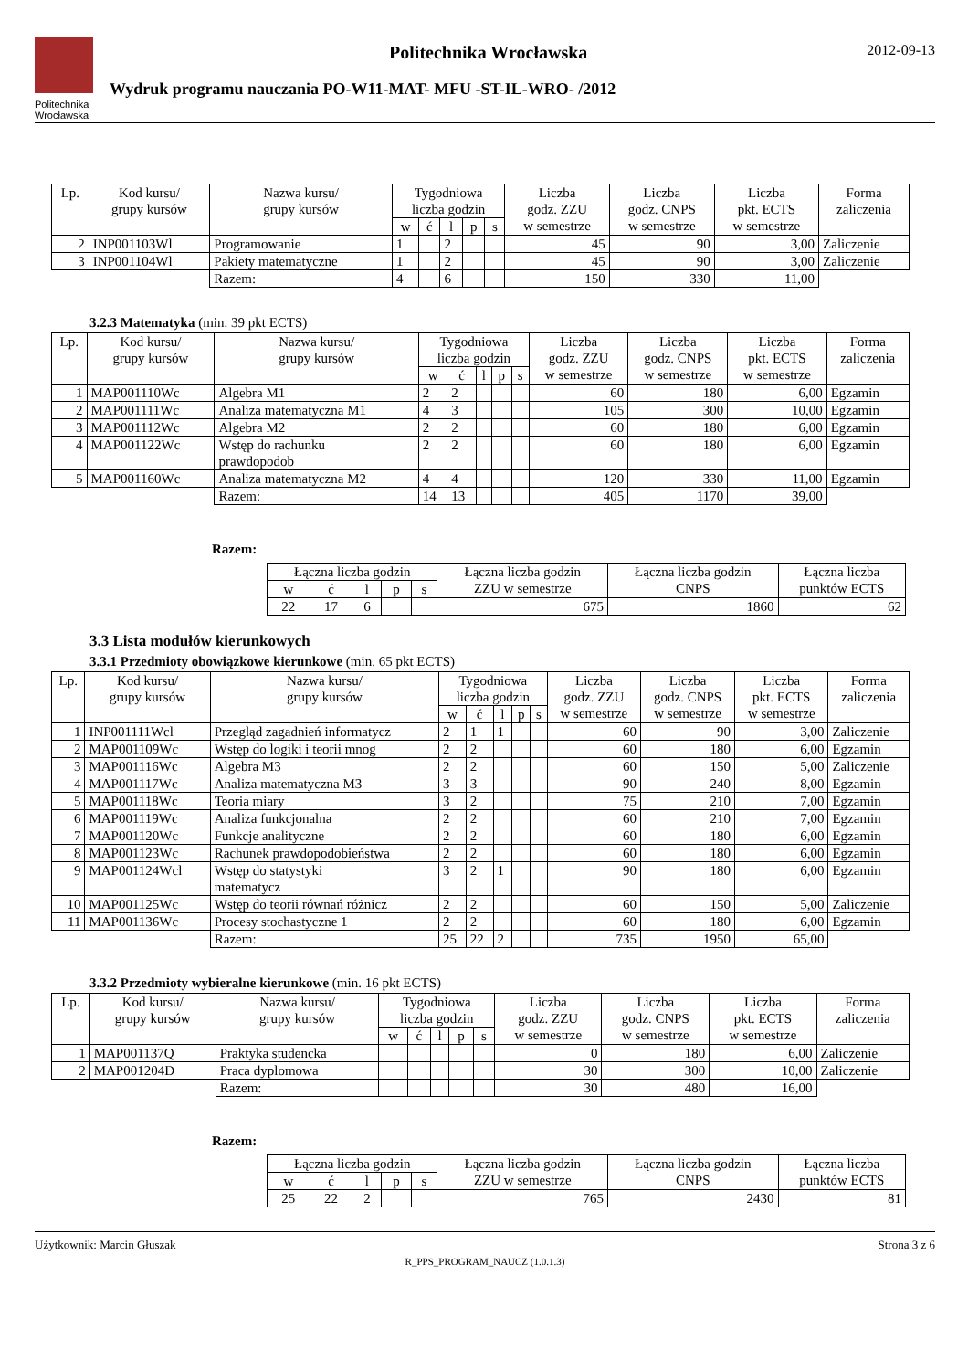Politechnika Wrocławska
Politechnika Wrocławska
Wydruk programu nauczania PO-W11-MAT- MFU -ST-IL-WRO- /2012
2012-09-13
| Lp. | Kod kursu/ grupy kursów | Nazwa kursu/ grupy kursów | Tygodniowa liczba godzin | | | | | Liczba godz. ZZU w semestrze | Liczba godz. CNPS w semestrze | Liczba pkt. ECTS w semestrze | Forma zaliczenia |
| --- | --- | --- | --- | --- | --- | --- | --- | --- | --- | --- | --- |
| | | | w | ć | l | p | s | | | | |
| 2 | INP001103Wl | Programowanie | 1 | | 2 | | | 45 | 90 | 3,00 | Zaliczenie |
| 3 | INP001104Wl | Pakiety matematyczne | 1 | | 2 | | | 45 | 90 | 3,00 | Zaliczenie |
| | | Razem: | 4 | | 6 | | | 150 | 330 | 11,00 | |
3.2.3 Matematyka (min. 39 pkt ECTS)
| Lp. | Kod kursu/ grupy kursów | Nazwa kursu/ grupy kursów | Tygodniowa liczba godzin | | | | | Liczba godz. ZZU w semestrze | Liczba godz. CNPS w semestrze | Liczba pkt. ECTS w semestrze | Forma zaliczenia |
| --- | --- | --- | --- | --- | --- | --- | --- | --- | --- | --- | --- |
| | | | w | ć | l | p | s | | | | |
| 1 | MAP001110Wc | Algebra M1 | 2 | 2 | | | | 60 | 180 | 6,00 | Egzamin |
| 2 | MAP001111Wc | Analiza matematyczna M1 | 4 | 3 | | | | 105 | 300 | 10,00 | Egzamin |
| 3 | MAP001112Wc | Algebra M2 | 2 | 2 | | | | 60 | 180 | 6,00 | Egzamin |
| 4 | MAP001122Wc | Wstęp do rachunku prawdopodob | 2 | 2 | | | | 60 | 180 | 6,00 | Egzamin |
| 5 | MAP001160Wc | Analiza matematyczna M2 | 4 | 4 | | | | 120 | 330 | 11,00 | Egzamin |
| | | Razem: | 14 | 13 | | | | 405 | 1170 | 39,00 | |
Razem:
| Łączna liczba godzin | | | | | Łączna liczba godzin ZZU w semestrze | Łączna liczba godzin CNPS | Łączna liczba punktów ECTS |
| --- | --- | --- | --- | --- | --- | --- | --- |
| w | ć | l | p | s | | | |
| 22 | 17 | 6 | | | 675 | 1860 | 62 |
3.3 Lista modułów kierunkowych
3.3.1 Przedmioty obowiązkowe kierunkowe (min. 65 pkt ECTS)
| Lp. | Kod kursu/ grupy kursów | Nazwa kursu/ grupy kursów | Tygodniowa liczba godzin | | | | | Liczba godz. ZZU w semestrze | Liczba godz. CNPS w semestrze | Liczba pkt. ECTS w semestrze | Forma zaliczenia |
| --- | --- | --- | --- | --- | --- | --- | --- | --- | --- | --- | --- |
| | | | w | ć | l | p | s | | | | |
| 1 | INP001111Wcl | Przegląd zagadnień informatycz | 2 | 1 | 1 | | | 60 | 90 | 3,00 | Zaliczenie |
| 2 | MAP001109Wc | Wstęp do logiki i teorii mnog | 2 | 2 | | | | 60 | 180 | 6,00 | Egzamin |
| 3 | MAP001116Wc | Algebra M3 | 2 | 2 | | | | 60 | 150 | 5,00 | Zaliczenie |
| 4 | MAP001117Wc | Analiza matematyczna M3 | 3 | 3 | | | | 90 | 240 | 8,00 | Egzamin |
| 5 | MAP001118Wc | Teoria miary | 3 | 2 | | | | 75 | 210 | 7,00 | Egzamin |
| 6 | MAP001119Wc | Analiza funkcjonalna | 2 | 2 | | | | 60 | 210 | 7,00 | Egzamin |
| 7 | MAP001120Wc | Funkcje analityczne | 2 | 2 | | | | 60 | 180 | 6,00 | Egzamin |
| 8 | MAP001123Wc | Rachunek prawdopodobieństwa | 2 | 2 | | | | 60 | 180 | 6,00 | Egzamin |
| 9 | MAP001124Wcl | Wstęp do statystyki matematycz | 3 | 2 | 1 | | | 90 | 180 | 6,00 | Egzamin |
| 10 | MAP001125Wc | Wstęp do teorii równań różnicz | 2 | 2 | | | | 60 | 150 | 5,00 | Zaliczenie |
| 11 | MAP001136Wc | Procesy stochastyczne 1 | 2 | 2 | | | | 60 | 180 | 6,00 | Egzamin |
| | | Razem: | 25 | 22 | 2 | | | 735 | 1950 | 65,00 | |
3.3.2 Przedmioty wybieralne kierunkowe (min. 16 pkt ECTS)
| Lp. | Kod kursu/ grupy kursów | Nazwa kursu/ grupy kursów | Tygodniowa liczba godzin | | | | | Liczba godz. ZZU w semestrze | Liczba godz. CNPS w semestrze | Liczba pkt. ECTS w semestrze | Forma zaliczenia |
| --- | --- | --- | --- | --- | --- | --- | --- | --- | --- | --- | --- |
| | | | w | ć | l | p | s | | | | |
| 1 | MAP001137Q | Praktyka studencka | | | | | | 0 | 180 | 6,00 | Zaliczenie |
| 2 | MAP001204D | Praca dyplomowa | | | | | | 30 | 300 | 10,00 | Zaliczenie |
| | | Razem: | | | | | | 30 | 480 | 16,00 | |
Razem:
| Łączna liczba godzin | | | | | Łączna liczba godzin ZZU w semestrze | Łączna liczba godzin CNPS | Łączna liczba punktów ECTS |
| --- | --- | --- | --- | --- | --- | --- | --- |
| w | ć | l | p | s | | | |
| 25 | 22 | 2 | | | 765 | 2430 | 81 |
Użytkownik: Marcin Głuszak Strona 3 z 6
R_PPS_PROGRAM_NAUCZ (1.0.1.3)